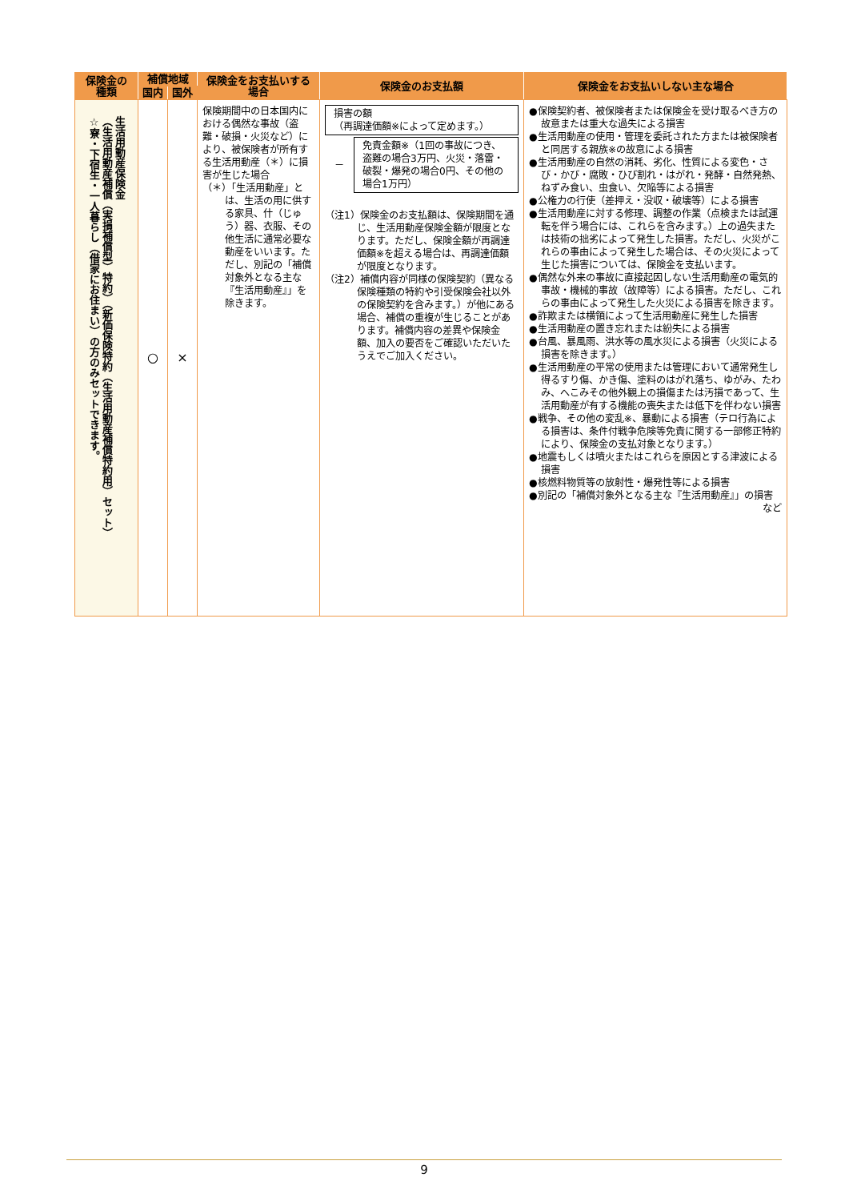| 保険金の 種類 | 補償地域 | | 保険金をお支払いする 場合 | 保険金のお支払額 | 保険金をお支払いしない主な場合 |
| --- | --- | --- | --- | --- | --- |
| | 国内 | 国外 | | | |
| 生活用動産保険金 （生活用動産補償（実損補償型）特約）（新価保険特約（生活用動産補償特約用）セット） ☆寮・下宿生・一人暮らし（借家にお住まい）の方のみセットできます。 | ○ | × | 保険期間中の日本国内における偶然な事故（盗難・破損・火災など）により、被保険者が所有する生活用動産（＊）に損害が生じた場合 （＊）「生活用動産」とは、生活の用に供する家具、什（じゅう）器、衣服、その他生活に通常必要な動産をいいます。ただし、別記の「補償対象外となる主な『生活用動産』」を除きます。 | 損害の額 （再調達価額※によって定めます。） － 免責金額※（1回の事故につき、盗難の場合3万円、火災・落雷・破裂・爆発の場合0円、その他の場合1万円） （注1）保険金のお支払額は、保険期間を通じ、生活用動産保険金額が限度となります。ただし、保険金額が再調達価額※を超える場合は、再調達価額が限度となります。 （注2）補償内容が同様の保険契約（異なる保険種類の特約や引受保険会社以外の保険契約を含みます。）が他にある場合、補償の重複が生じることがあります。補償内容の差異や保険金額、加入の要否をご確認いただいたうえでご加入ください。 | ●保険契約者、被保険者または保険金を受け取るべき方の故意または重大な過失による損害 ●生活用動産の使用・管理を委託された方または被保険者と同居する親族※の故意による損害 ●生活用動産の自然の消耗、劣化、性質による変色・さび・かび・腐敗・ひび割れ・はがれ・発酵・自然発熱、ねずみ食い、虫食い、欠陥等による損害 ●公権力の行使（差押え・没収・破壊等）による損害 ●生活用動産に対する修理、調整の作業（点検または試運転を伴う場合には、これらを含みます。）上の過失または技術の拙劣によって発生した損害。ただし、火災がこれらの事由によって発生した場合は、その火災によって生じた損害については、保険金を支払います。 ●偶然な外来の事故に直接起因しない生活用動産の電気的事故・機械的事故（故障等）による損害。ただし、これらの事由によって発生した火災による損害を除きます。 ●詐欺または横領によって生活用動産に発生した損害 ●生活用動産の置き忘れまたは紛失による損害 ●台風、暴風雨、洪水等の風水災による損害（火災による損害を除きます。） ●生活用動産の平常の使用または管理において通常発生し得るすり傷、かき傷、塗料のはがれ落ち、ゆがみ、たわみ、へこみその他外観上の損傷または汚損であって、生活用動産が有する機能の喪失または低下を伴わない損害 ●戦争、その他の変乱※、暴動による損害（テロ行為による損害は、条件付戦争危険等免責に関する一部修正特約により、保険金の支払対象となります。） ●地震もしくは噴火またはこれらを原因とする津波による損害 ●核燃料物質等の放射性・爆発性等による損害 ●別記の「補償対象外となる主な『生活用動産』」の損害 など |
9